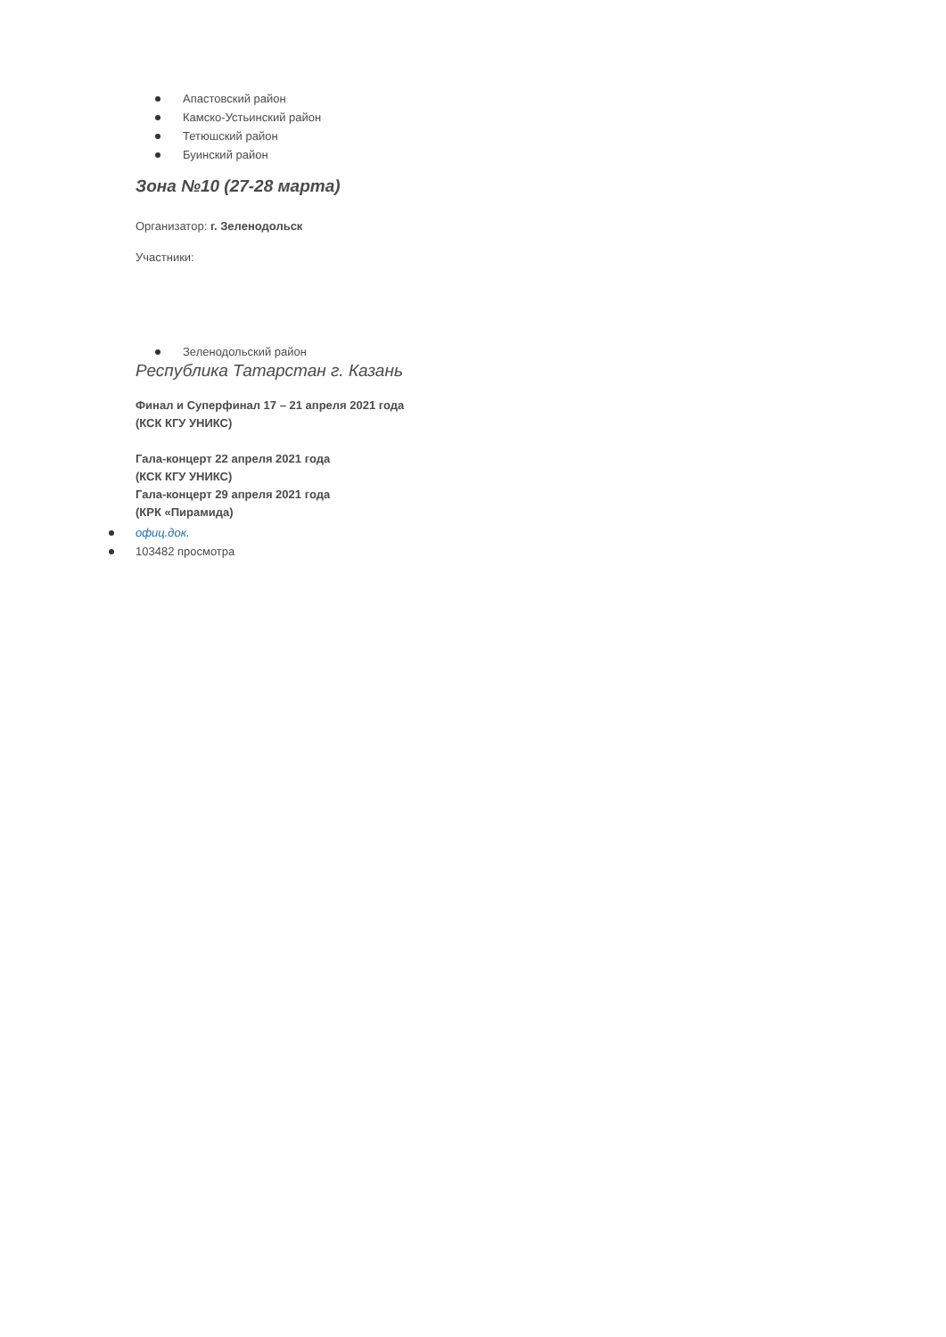Апастовский район
Камско-Устьинский район
Тетюшский район
Буинский район
Зона №10 (27-28 марта)
Организатор: г. Зеленодольск
Участники:
Зеленодольский район
Республика Татарстан г. Казань
Финал и Суперфинал 17 – 21 апреля 2021 года
(КСК КГУ УНИКС)
Гала-концерт 22 апреля 2021 года
(КСК КГУ УНИКС)
Гала-концерт 29 апреля 2021 года
(КРК «Пирамида)
офиц.док.
103482 просмотра